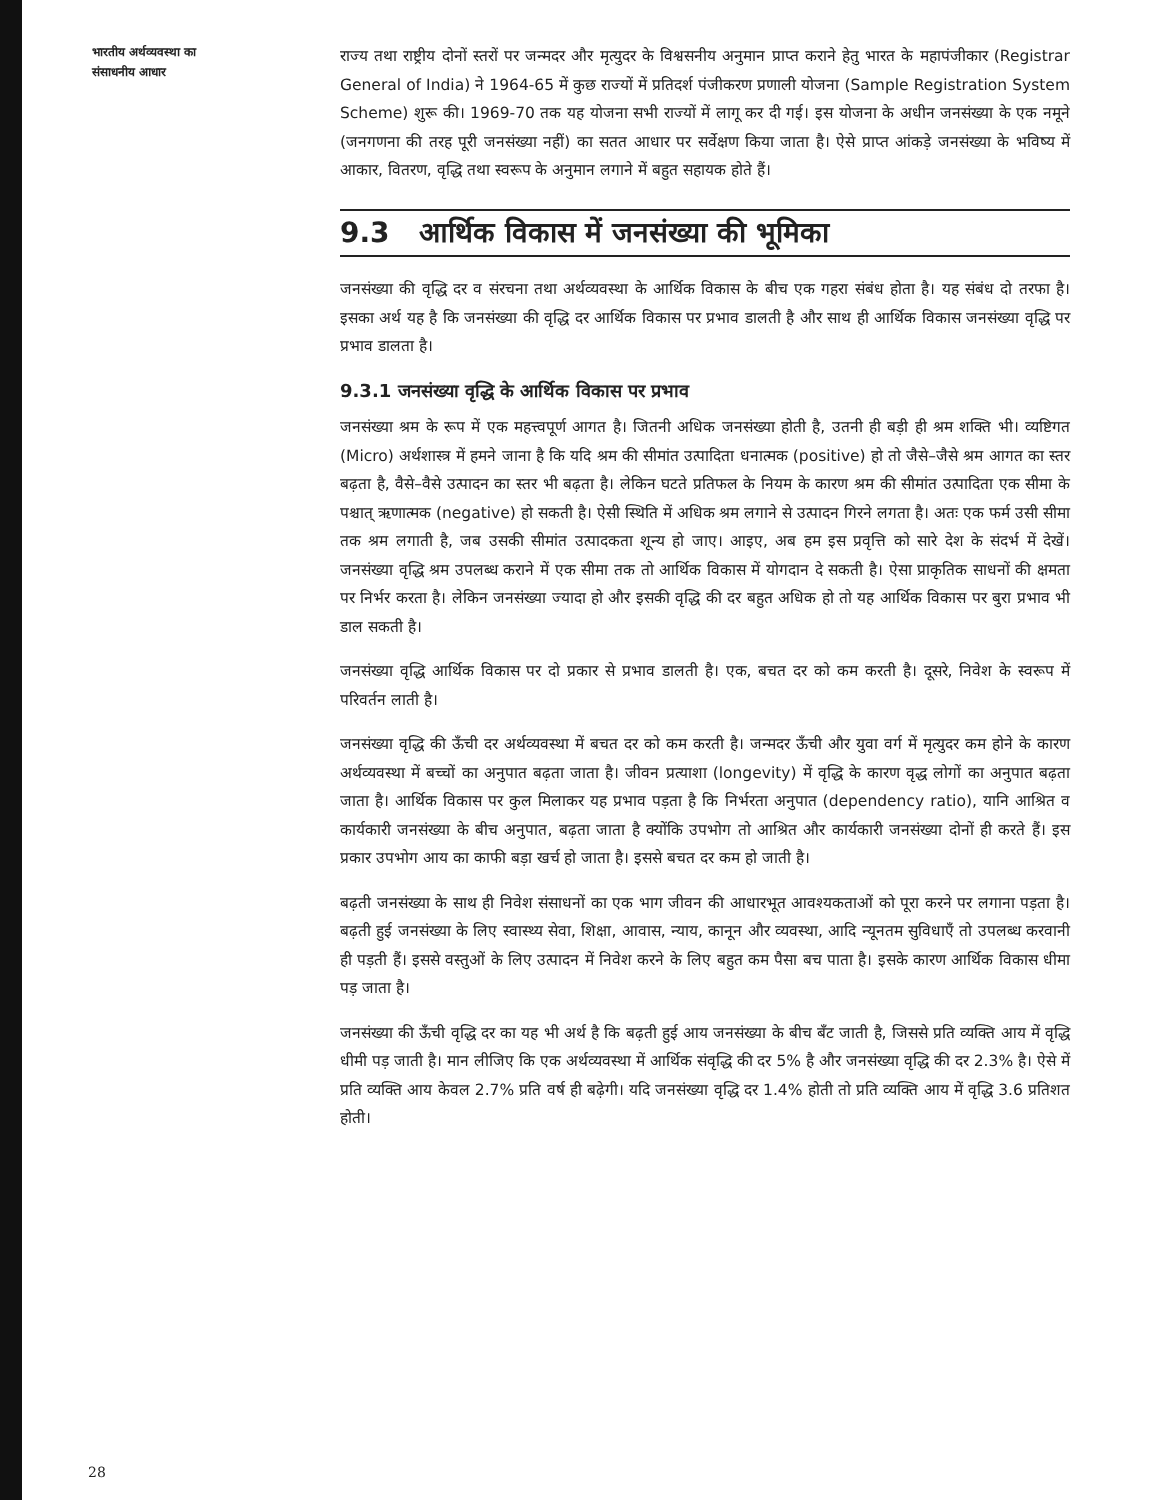भारतीय अर्थव्यवस्था का
संसाधनीय आधार
28
राज्य तथा राष्ट्रीय दोनों स्तरों पर जन्मदर और मृत्युदर के विश्वसनीय अनुमान प्राप्त कराने हेतु भारत के महापंजीकार (Registrar General of India) ने 1964-65 में कुछ राज्यों में प्रतिदर्श पंजीकरण प्रणाली योजना (Sample Registration System Scheme) शुरू की। 1969-70 तक यह योजना सभी राज्यों में लागू कर दी गई। इस योजना के अधीन जनसंख्या के एक नमूने (जनगणना की तरह पूरी जनसंख्या नहीं) का सतत आधार पर सर्वेक्षण किया जाता है। ऐसे प्राप्त आंकड़े जनसंख्या के भविष्य में आकार, वितरण, वृद्धि तथा स्वरूप के अनुमान लगाने में बहुत सहायक होते हैं।
9.3 आर्थिक विकास में जनसंख्या की भूमिका
जनसंख्या की वृद्धि दर व संरचना तथा अर्थव्यवस्था के आर्थिक विकास के बीच एक गहरा संबंध होता है। यह संबंध दो तरफा है। इसका अर्थ यह है कि जनसंख्या की वृद्धि दर आर्थिक विकास पर प्रभाव डालती है और साथ ही आर्थिक विकास जनसंख्या वृद्धि पर प्रभाव डालता है।
9.3.1 जनसंख्या वृद्धि के आर्थिक विकास पर प्रभाव
जनसंख्या श्रम के रूप में एक महत्त्वपूर्ण आगत है। जितनी अधिक जनसंख्या होती है, उतनी ही बड़ी ही श्रम शक्ति भी। व्यष्टिगत (Micro) अर्थशास्त्र में हमने जाना है कि यदि श्रम की सीमांत उत्पादिता धनात्मक (positive) हो तो जैसे–जैसे श्रम आगत का स्तर बढ़ता है, वैसे–वैसे उत्पादन का स्तर भी बढ़ता है। लेकिन घटते प्रतिफल के नियम के कारण श्रम की सीमांत उत्पादिता एक सीमा के पश्चात् ऋणात्मक (negative) हो सकती है। ऐसी स्थिति में अधिक श्रम लगाने से उत्पादन गिरने लगता है। अतः एक फर्म उसी सीमा तक श्रम लगाती है, जब उसकी सीमांत उत्पादकता शून्य हो जाए। आइए, अब हम इस प्रवृत्ति को सारे देश के संदर्भ में देखें। जनसंख्या वृद्धि श्रम उपलब्ध कराने में एक सीमा तक तो आर्थिक विकास में योगदान दे सकती है। ऐसा प्राकृतिक साधनों की क्षमता पर निर्भर करता है। लेकिन जनसंख्या ज्यादा हो और इसकी वृद्धि की दर बहुत अधिक हो तो यह आर्थिक विकास पर बुरा प्रभाव भी डाल सकती है।
जनसंख्या वृद्धि आर्थिक विकास पर दो प्रकार से प्रभाव डालती है। एक, बचत दर को कम करती है। दूसरे, निवेश के स्वरूप में परिवर्तन लाती है।
जनसंख्या वृद्धि की ऊँची दर अर्थव्यवस्था में बचत दर को कम करती है। जन्मदर ऊँची और युवा वर्ग में मृत्युदर कम होने के कारण अर्थव्यवस्था में बच्चों का अनुपात बढ़ता जाता है। जीवन प्रत्याशा (longevity) में वृद्धि के कारण वृद्ध लोगों का अनुपात बढ़ता जाता है। आर्थिक विकास पर कुल मिलाकर यह प्रभाव पड़ता है कि निर्भरता अनुपात (dependency ratio), यानि आश्रित व कार्यकारी जनसंख्या के बीच अनुपात, बढ़ता जाता है क्योंकि उपभोग तो आश्रित और कार्यकारी जनसंख्या दोनों ही करते हैं। इस प्रकार उपभोग आय का काफी बड़ा खर्च हो जाता है। इससे बचत दर कम हो जाती है।
बढ़ती जनसंख्या के साथ ही निवेश संसाधनों का एक भाग जीवन की आधारभूत आवश्यकताओं को पूरा करने पर लगाना पड़ता है। बढ़ती हुई जनसंख्या के लिए स्वास्थ्य सेवा, शिक्षा, आवास, न्याय, कानून और व्यवस्था, आदि न्यूनतम सुविधाएँ तो उपलब्ध करवानी ही पड़ती हैं। इससे वस्तुओं के लिए उत्पादन में निवेश करने के लिए बहुत कम पैसा बच पाता है। इसके कारण आर्थिक विकास धीमा पड़ जाता है।
जनसंख्या की ऊँची वृद्धि दर का यह भी अर्थ है कि बढ़ती हुई आय जनसंख्या के बीच बँट जाती है, जिससे प्रति व्यक्ति आय में वृद्धि धीमी पड़ जाती है। मान लीजिए कि एक अर्थव्यवस्था में आर्थिक संवृद्धि की दर 5% है और जनसंख्या वृद्धि की दर 2.3% है। ऐसे में प्रति व्यक्ति आय केवल 2.7% प्रति वर्ष ही बढ़ेगी। यदि जनसंख्या वृद्धि दर 1.4% होती तो प्रति व्यक्ति आय में वृद्धि 3.6 प्रतिशत होती।